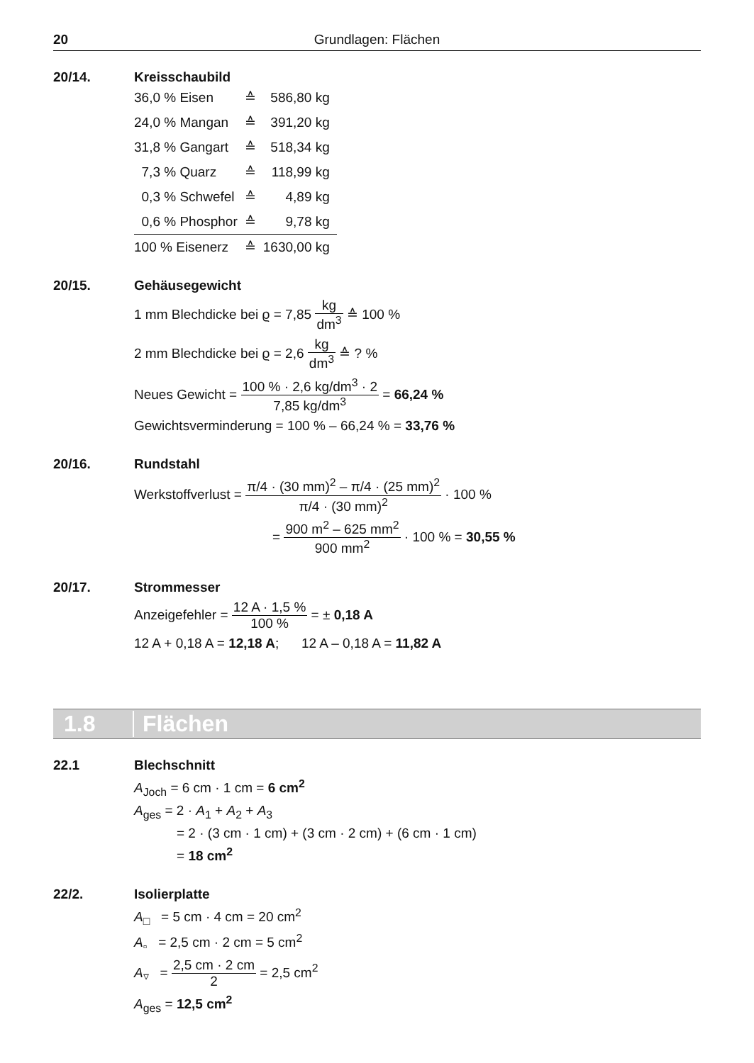20 Grundlagen: Flächen
20/14. Kreisschaubild
| 36,0 % Eisen | ≙ | 586,80 kg |
| 24,0 % Mangan | ≙ | 391,20 kg |
| 31,8 % Gangart | ≙ | 518,34 kg |
| 7,3 % Quarz | ≙ | 118,99 kg |
| 0,3 % Schwefel | ≙ | 4,89 kg |
| 0,6 % Phosphor | ≙ | 9,78 kg |
| 100 % Eisenerz | ≙ | 1630,00 kg |
20/15. Gehäusegewicht
1 mm Blechdicke bei ϱ = 7,85 kg dm<sup>3</sup> ≙ 100 %
2 mm Blechdicke bei ϱ = 2,6 kg dm<sup>3</sup> ≙ ? %
Neues Gewicht = 100 % · 2,6 kg/dm<sup>3</sup> · 2 7,85 kg/dm<sup>3</sup> = 66,24 %
Gewichtsverminderung = 100 % – 66,24 % = 33,76 %
20/16. Rundstahl
Werkstoffverlust = π/4 · (30 mm)<sup>2</sup> – π/4 · (25 mm)<sup>2</sup> π/4 · (30 mm)<sup>2</sup> · 100 %
= 900 m<sup>2</sup> – 625 mm<sup>2</sup> 900 mm<sup>2</sup> · 100 % = 30,55 %
20/17. Strommesser
Anzeigefehler = 12 A · 1,5 % 100 % = ± 0,18 A
12 A + 0,18 A = 12,18 A; 12 A – 0,18 A = 11,82 A
1.8 Flächen
22.1 Blechschnitt
A<sub>Joch</sub> = 6 cm · 1 cm = 6 cm<sup>2</sup>
A<sub>ges</sub> = 2 · A<sub>1</sub> + A<sub>2</sub> + A<sub>3</sub>
= 2 · (3 cm · 1 cm) + (3 cm · 2 cm) + (6 cm · 1 cm)
= 18 cm<sup>2</sup>
22/2. Isolierplatte
A<sub>□</sub> = 5 cm · 4 cm = 20 cm<sup>2</sup>
A<sub>▫</sub> = 2,5 cm · 2 cm = 5 cm<sup>2</sup>
A<sub>▿</sub> = 2,5 cm · 2 cm 2 = 2,5 cm<sup>2</sup>
A<sub>ges</sub> = 12,5 cm<sup>2</sup>